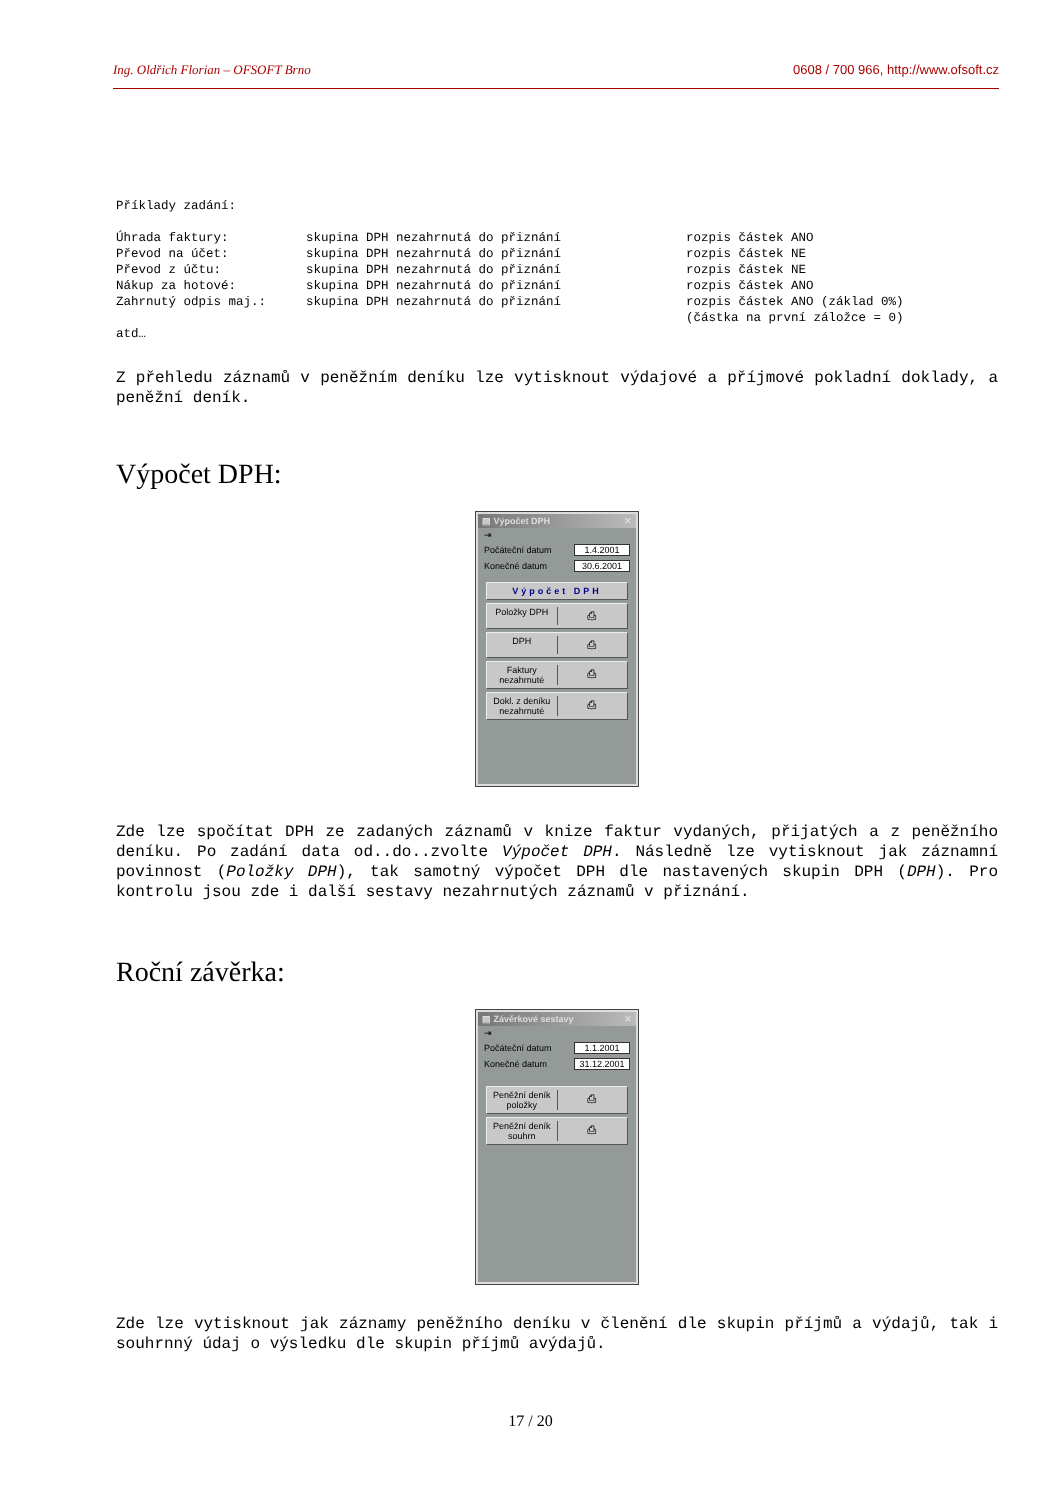Ing. Oldřich Florian – OFSOFT Brno 0608 / 700 966, http://www.ofsoft.cz
Příklady zadání:
| Úhrada faktury: | skupina DPH nezahrnutá do přiznání | rozpis částek ANO |
| Převod na účet: | skupina DPH nezahrnutá do přiznání | rozpis částek NE |
| Převod z účtu: | skupina DPH nezahrnutá do přiznání | rozpis částek NE |
| Nákup za hotové: | skupina DPH nezahrnutá do přiznání | rozpis částek ANO |
| Zahrnutý odpis maj.: | skupina DPH nezahrnutá do přiznání | rozpis částek ANO (základ 0%) (částka na první záložce = 0) |
atd…
Z přehledu záznamů v peněžním deníku lze vytisknout výdajové a příjmové pokladní doklady, a peněžní deník.
Výpočet DPH:
▤ Výpočet DPH ✕
⇥
Počáteční datum 1.4.2001
Konečné datum 30.6.2001
Výpočet DPH
Položky DPH ⎙
DPH ⎙
Faktury nezahrnuté ⎙
Dokl. z deníku nezahrnuté ⎙
Zde lze spočítat DPH ze zadaných záznamů v knize faktur vydaných, přijatých a z peněžního deníku. Po zadání data od..do..zvolte Výpočet DPH. Následně lze vytisknout jak záznamní povinnost (Položky DPH), tak samotný výpočet DPH dle nastavených skupin DPH (DPH). Pro kontrolu jsou zde i další sestavy nezahrnutých záznamů v přiznání.
Roční závěrka:
▤ Závěrkové sestavy ✕
⇥
Počáteční datum 1.1.2001
Konečné datum 31.12.2001
Peněžní deník položky ⎙
Peněžní deník souhrn ⎙
Zde lze vytisknout jak záznamy peněžního deníku v členění dle skupin příjmů a výdajů, tak i souhrnný údaj o výsledku dle skupin příjmů avýdajů.
17 / 20